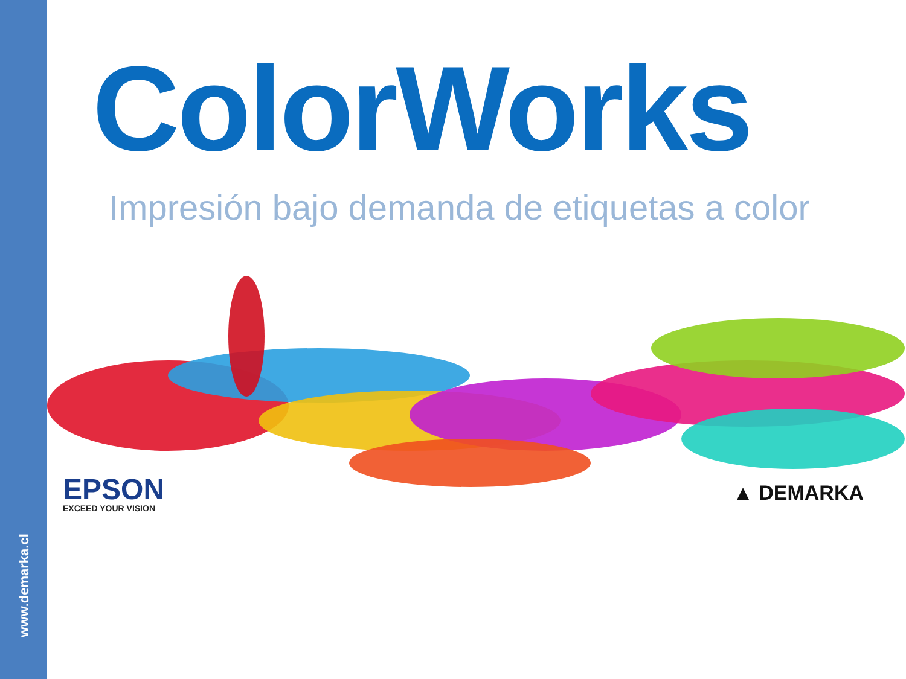www.demarka.cl
ColorWorks
Impresión bajo demanda de etiquetas a color
EPSON
EXCEED YOUR VISION
▲ DEMARKA